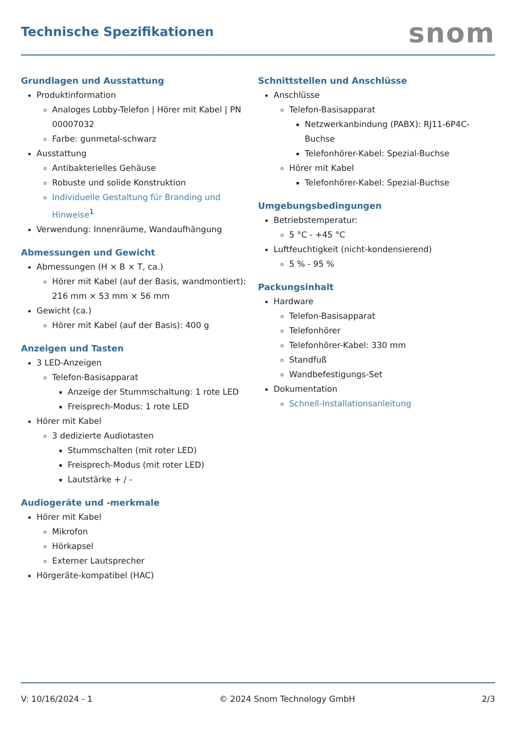Technische Spezifikationen
snom
Grundlagen und Ausstattung
Produktinformation
Analoges Lobby-Telefon | Hörer mit Kabel | PN 00007032
Farbe: gunmetal-schwarz
Ausstattung
Antibakterielles Gehäuse
Robuste und solide Konstruktion
Individuelle Gestaltung für Branding und Hinweise<sup>1</sup>
Verwendung: Innenräume, Wandaufhängung
Abmessungen und Gewicht
Abmessungen (H × B × T, ca.)
Hörer mit Kabel (auf der Basis, wandmontiert): 216 mm × 53 mm × 56 mm
Gewicht (ca.)
Hörer mit Kabel (auf der Basis): 400 g
Anzeigen und Tasten
3 LED-Anzeigen
Telefon-Basisapparat
Anzeige der Stummschaltung: 1 rote LED
Freisprech-Modus: 1 rote LED
Hörer mit Kabel
3 dedizierte Audiotasten
Stummschalten (mit roter LED)
Freisprech-Modus (mit roter LED)
Lautstärke + / -
Audiogeräte und -merkmale
Hörer mit Kabel
Mikrofon
Hörkapsel
Externer Lautsprecher
Hörgeräte-kompatibel (HAC)
Schnittstellen und Anschlüsse
Anschlüsse
Telefon-Basisapparat
Netzwerkanbindung (PABX): RJ11-6P4C-Buchse
Telefonhörer-Kabel: Spezial-Buchse
Hörer mit Kabel
Telefonhörer-Kabel: Spezial-Buchse
Umgebungsbedingungen
Betriebstemperatur:
5 °C - +45 °C
Luftfeuchtigkeit (nicht-kondensierend)
5 % - 95 %
Packungsinhalt
Hardware
Telefon-Basisapparat
Telefonhörer
Telefonhörer-Kabel: 330 mm
Standfuß
Wandbefestigungs-Set
Dokumentation
Schnell-Installationsanleitung
V: 10/16/2024 - 1 © 2024 Snom Technology GmbH 2/3